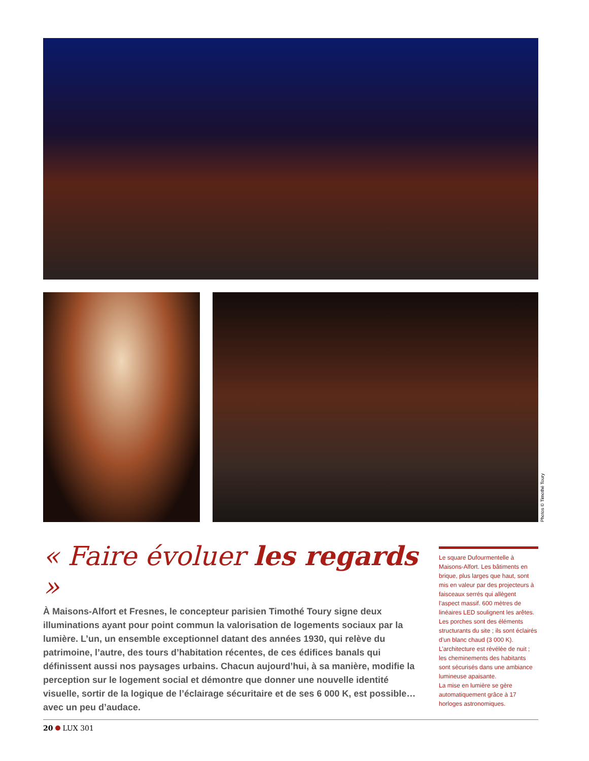Photos © Timothé Toury
« Faire évoluer les regards »
À Maisons-Alfort et Fresnes, le concepteur parisien Timothé Toury signe deux illuminations ayant pour point commun la valorisation de logements sociaux par la lumière. L’un, un ensemble exceptionnel datant des années 1930, qui relève du patrimoine, l’autre, des tours d’habitation récentes, de ces édifices banals qui définissent aussi nos paysages urbains. Chacun aujourd’hui, à sa manière, modifie la perception sur le logement social et démontre que donner une nouvelle identité visuelle, sortir de la logique de l’éclairage sécuritaire et de ses 6 000 K, est possible… avec un peu d’audace.
Le square Dufourmentelle à Maisons-Alfort. Les bâtiments en brique, plus larges que haut, sont mis en valeur par des projecteurs à faisceaux serrés qui allègent l’aspect massif. 600 mètres de linéaires LED soulignent les arêtes.
Les porches sont des éléments structurants du site ; ils sont éclairés d’un blanc chaud (3 000 K).
L’architecture est révélée de nuit ; les cheminements des habitants sont sécurisés dans une ambiance lumineuse apaisante.
La mise en lumière se gère automatiquement grâce à 17 horloges astronomiques.
20 LUX 301